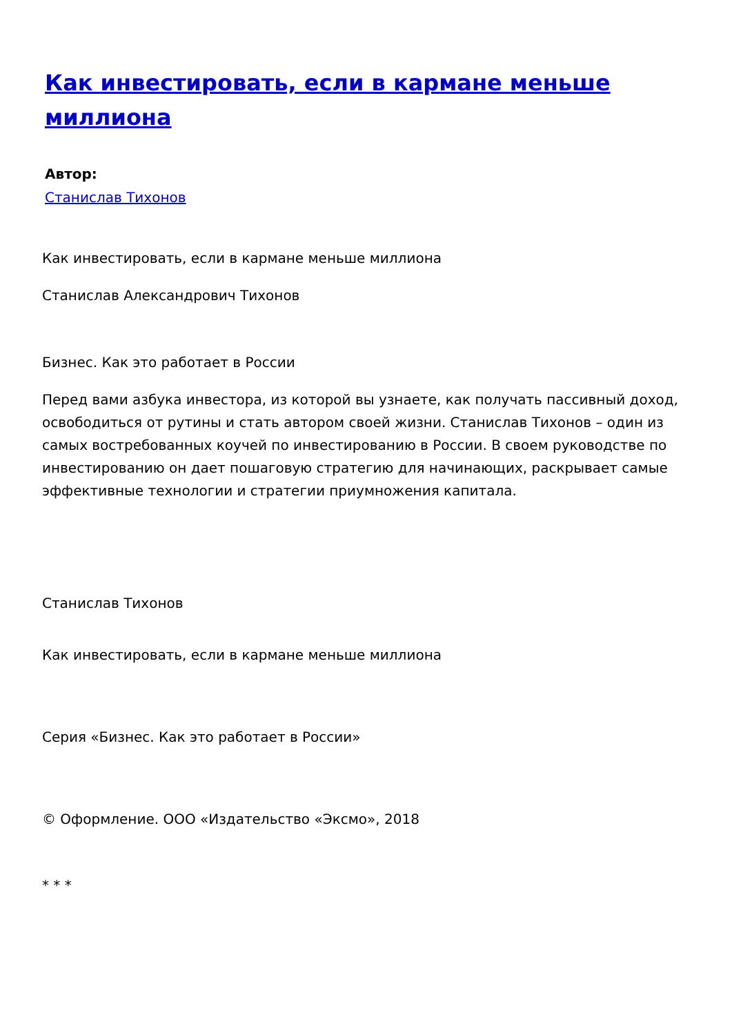Как инвестировать, если в кармане меньше миллиона
Автор:
Станислав Тихонов
Как инвестировать, если в кармане меньше миллиона
Станислав Александрович Тихонов
Бизнес. Как это работает в России
Перед вами азбука инвестора, из которой вы узнаете, как получать пассивный доход, освободиться от рутины и стать автором своей жизни. Станислав Тихонов – один из самых востребованных коучей по инвестированию в России. В своем руководстве по инвестированию он дает пошаговую стратегию для начинающих, раскрывает самые эффективные технологии и стратегии приумножения капитала.
Станислав Тихонов
Как инвестировать, если в кармане меньше миллиона
Серия «Бизнес. Как это работает в России»
© Оформление. ООО «Издательство «Эксмо», 2018
* * *